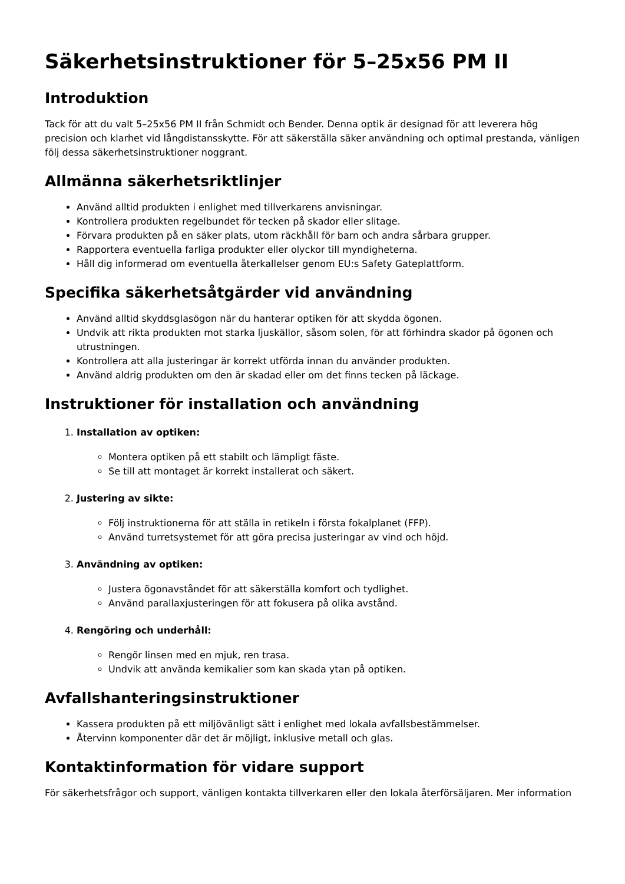Säkerhetsinstruktioner för 5–25x56 PM II
Introduktion
Tack för att du valt 5–25x56 PM II från Schmidt och Bender. Denna optik är designad för att leverera hög precision och klarhet vid långdistansskytte. För att säkerställa säker användning och optimal prestanda, vänligen följ dessa säkerhetsinstruktioner noggrant.
Allmänna säkerhetsriktlinjer
Använd alltid produkten i enlighet med tillverkarens anvisningar.
Kontrollera produkten regelbundet för tecken på skador eller slitage.
Förvara produkten på en säker plats, utom räckhåll för barn och andra sårbara grupper.
Rapportera eventuella farliga produkter eller olyckor till myndigheterna.
Håll dig informerad om eventuella återkallelser genom EU:s Safety Gateplattform.
Specifika säkerhetsåtgärder vid användning
Använd alltid skyddsglasögon när du hanterar optiken för att skydda ögonen.
Undvik att rikta produkten mot starka ljuskällor, såsom solen, för att förhindra skador på ögonen och utrustningen.
Kontrollera att alla justeringar är korrekt utförda innan du använder produkten.
Använd aldrig produkten om den är skadad eller om det finns tecken på läckage.
Instruktioner för installation och användning
1. Installation av optiken:
Montera optiken på ett stabilt och lämpligt fäste.
Se till att montaget är korrekt installerat och säkert.
2. Justering av sikte:
Följ instruktionerna för att ställa in retikeln i första fokalplanet (FFP).
Använd turretsystemet för att göra precisa justeringar av vind och höjd.
3. Användning av optiken:
Justera ögonavståndet för att säkerställa komfort och tydlighet.
Använd parallaxjusteringen för att fokusera på olika avstånd.
4. Rengöring och underhåll:
Rengör linsen med en mjuk, ren trasa.
Undvik att använda kemikalier som kan skada ytan på optiken.
Avfallshanteringsinstruktioner
Kassera produkten på ett miljövänligt sätt i enlighet med lokala avfallsbestämmelser.
Återvinn komponenter där det är möjligt, inklusive metall och glas.
Kontaktinformation för vidare support
För säkerhetsfrågor och support, vänligen kontakta tillverkaren eller den lokala återförsäljaren. Mer information